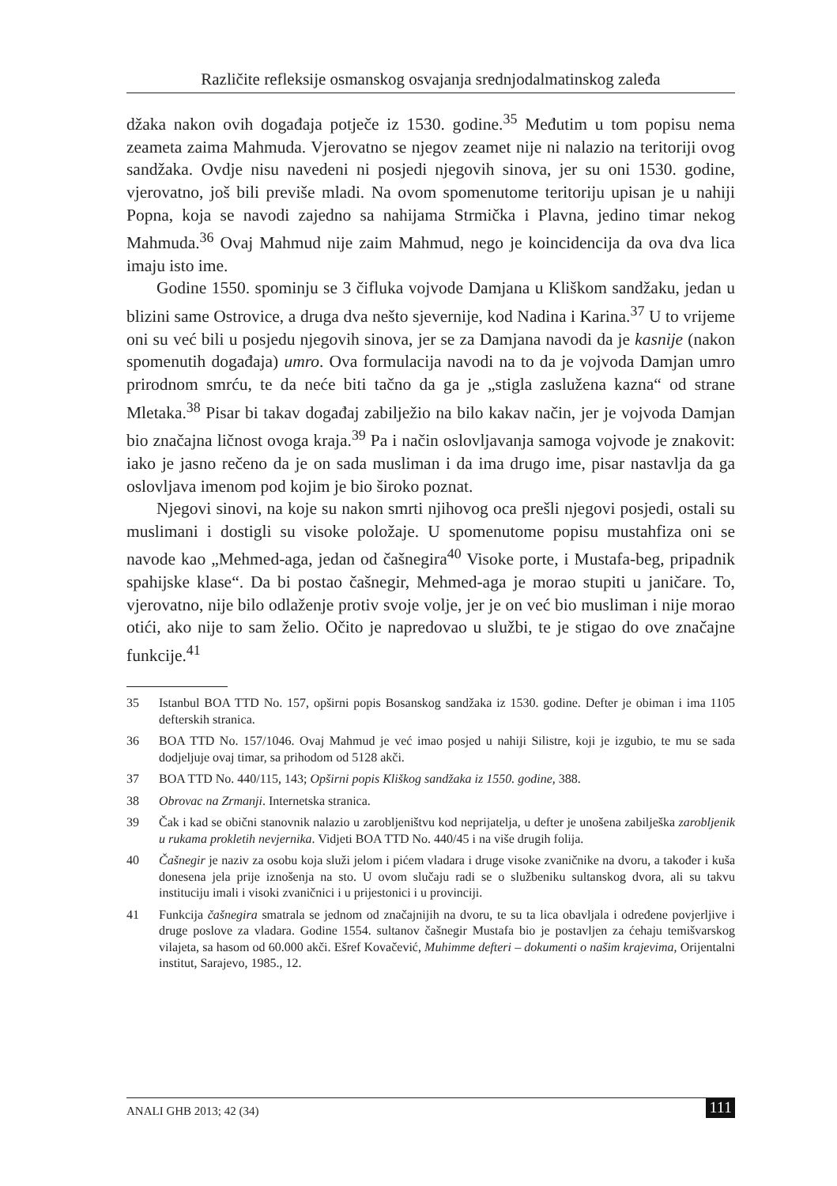Različite refleksije osmanskog osvajanja srednjodalmatinskog zaleđa
džaka nakon ovih događaja potječe iz 1530. godine.<sup>35</sup> Međutim u tom popisu nema zeameta zaima Mahmuda. Vjerovatno se njegov zeamet nije ni nalazio na teritoriji ovog sandžaka. Ovdje nisu navedeni ni posjedi njegovih sinova, jer su oni 1530. godine, vjerovatno, još bili previše mladi. Na ovom spomenutome teritoriju upisan je u nahiji Popna, koja se navodi zajedno sa nahijama Strmička i Plavna, jedino timar nekog Mahmuda.<sup>36</sup> Ovaj Mahmud nije zaim Mahmud, nego je koincidencija da ova dva lica imaju isto ime.
Godine 1550. spominju se 3 čifluka vojvode Damjana u Kliškom sandžaku, jedan u blizini same Ostrovice, a druga dva nešto sjevernije, kod Nadina i Karina.<sup>37</sup> U to vrijeme oni su već bili u posjedu njegovih sinova, jer se za Damjana navodi da je kasnije (nakon spomenutih događaja) umro. Ova formulacija navodi na to da je vojvoda Damjan umro prirodnom smrću, te da neće biti tačno da ga je „stigla zaslužena kazna“ od strane Mletaka.<sup>38</sup> Pisar bi takav događaj zabilježio na bilo kakav način, jer je vojvoda Damjan bio značajna ličnost ovoga kraja.<sup>39</sup> Pa i način oslovljavanja samoga vojvode je znakovit: iako je jasno rečeno da je on sada musliman i da ima drugo ime, pisar nastavlja da ga oslovljava imenom pod kojim je bio široko poznat.
Njegovi sinovi, na koje su nakon smrti njihovog oca prešli njegovi posjedi, ostali su muslimani i dostigli su visoke položaje. U spomenutome popisu mustahfiza oni se navode kao „Mehmed-aga, jedan od čašnegira<sup>40</sup> Visoke porte, i Mustafa-beg, pripadnik spahijske klase“. Da bi postao čašnegir, Mehmed-aga je morao stupiti u janičare. To, vjerovatno, nije bilo odlaženje protiv svoje volje, jer je on već bio musliman i nije morao otići, ako nije to sam želio. Očito je napredovao u službi, te je stigao do ove značajne funkcije.<sup>41</sup>
35 Istanbul BOA TTD No. 157, opširni popis Bosanskog sandžaka iz 1530. godine. Defter je obiman i ima 1105 defterskih stranica.
36 BOA TTD No. 157/1046. Ovaj Mahmud je već imao posjed u nahiji Silistre, koji je izgubio, te mu se sada dodjeljuje ovaj timar, sa prihodom od 5128 akči.
37 BOA TTD No. 440/115, 143; Opširni popis Kliškog sandžaka iz 1550. godine, 388.
38 Obrovac na Zrmanji. Internetska stranica.
39 Čak i kad se obični stanovnik nalazio u zarobljeništvu kod neprijatelja, u defter je unošena zabilješka zarobljenik u rukama prokletih nevjernika. Vidjeti BOA TTD No. 440/45 i na više drugih folija.
40 Čašnegir je naziv za osobu koja služi jelom i pićem vladara i druge visoke zvaničnike na dvoru, a također i kuša donesena jela prije iznošenja na sto. U ovom slučaju radi se o službeniku sultanskog dvora, ali su takvu instituciju imali i visoki zvaničnici i u prijestonici i u provinciji.
41 Funkcija čašnegira smatrala se jednom od značajnijih na dvoru, te su ta lica obavljala i određene povjerljive i druge poslove za vladara. Godine 1554. sultanov čašnegir Mustafa bio je postavljen za ćehaju temišvarskog vilajeta, sa hasom od 60.000 akči. Ešref Kovačević, Muhimme defteri – dokumenti o našim krajevima, Orijentalni institut, Sarajevo, 1985., 12.
ANALI GHB 2013; 42 (34) 111